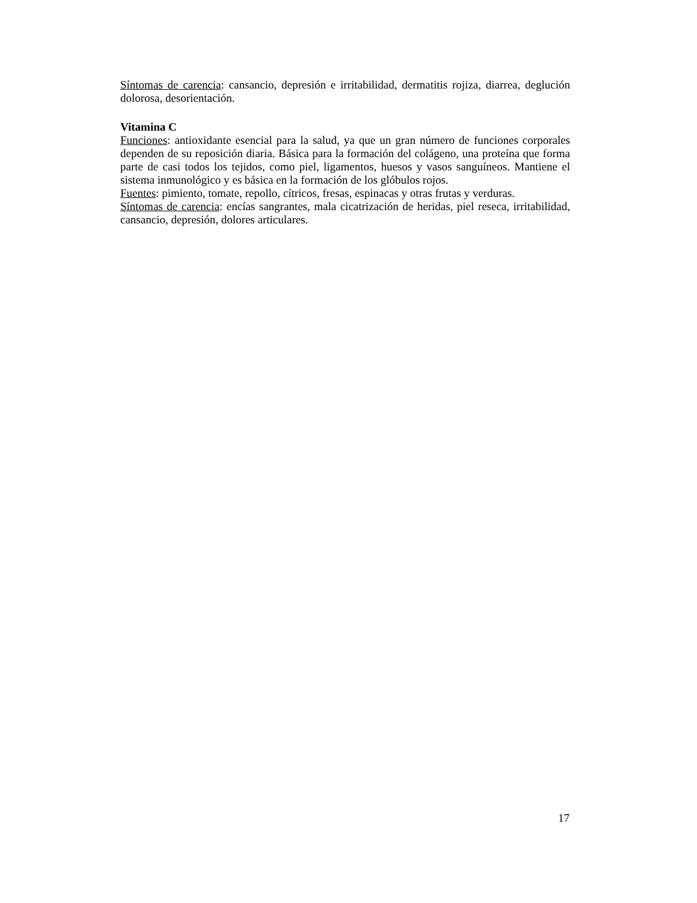Síntomas de carencia: cansancio, depresión e irritabilidad, dermatitis rojiza, diarrea, deglución dolorosa, desorientación.
Vitamina C
Funciones: antioxidante esencial para la salud, ya que un gran número de funciones corporales dependen de su reposición diaria. Básica para la formación del colágeno, una proteína que forma parte de casi todos los tejidos, como piel, ligamentos, huesos y vasos sanguíneos. Mantiene el sistema inmunológico y es básica en la formación de los glóbulos rojos.
Fuentes: pimiento, tomate, repollo, cítricos, fresas, espinacas y otras frutas y verduras.
Síntomas de carencia: encías sangrantes, mala cicatrización de heridas, piel reseca, irritabilidad, cansancio, depresión, dolores articulares.
17